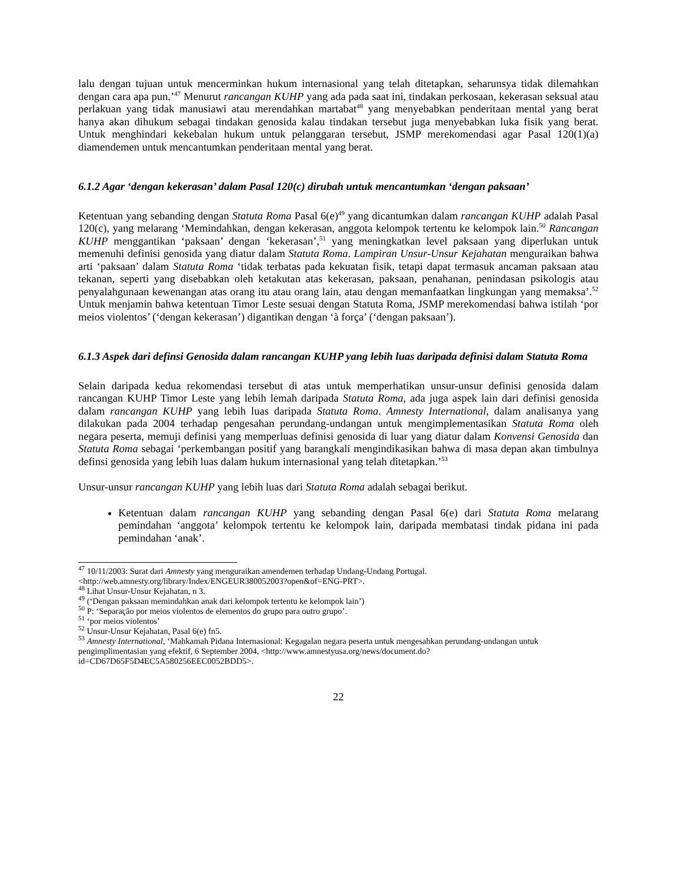lalu dengan tujuan untuk mencerminkan hukum internasional yang telah ditetapkan, seharunsya tidak dilemahkan dengan cara apa pun.’<sup>47</sup> Menurut rancangan KUHP yang ada pada saat ini, tindakan perkosaan, kekerasan seksual atau perlakuan yang tidak manusiawi atau merendahkan martabat<sup>48</sup> yang menyebabkan penderitaan mental yang berat hanya akan dihukum sebagai tindakan genosida kalau tindakan tersebut juga menyebabkan luka fisik yang berat. Untuk menghindari kekebalan hukum untuk pelanggaran tersebut, JSMP merekomendasi agar Pasal 120(1)(a) diamendemen untuk mencantumkan penderitaan mental yang berat.
6.1.2 Agar ‘dengan kekerasan’ dalam Pasal 120(c) dirubah untuk mencantumkan ‘dengan paksaan’
Ketentuan yang sebanding dengan Statuta Roma Pasal 6(e)<sup>49</sup> yang dicantumkan dalam rancangan KUHP adalah Pasal 120(c), yang melarang ‘Memindahkan, dengan kekerasan, anggota kelompok tertentu ke kelompok lain.<sup>50</sup> Rancangan KUHP menggantikan ‘paksaan’ dengan ‘kekerasan’,<sup>51</sup> yang meningkatkan level paksaan yang diperlukan untuk memenuhi definisi genosida yang diatur dalam Statuta Roma. Lampiran Unsur-Unsur Kejahatan menguraikan bahwa arti ‘paksaan’ dalam Statuta Roma ‘tidak terbatas pada kekuatan fisik, tetapi dapat termasuk ancaman paksaan atau tekanan, seperti yang disebabkan oleh ketakutan atas kekerasan, paksaan, penahanan, penindasan psikologis atau penyalahgunaan kewenangan atas orang itu atau orang lain, atau dengan memanfaatkan lingkungan yang memaksa’.<sup>52</sup> Untuk menjamin bahwa ketentuan Timor Leste sesuai dengan Statuta Roma, JSMP merekomendasi bahwa istilah ‘por meios violentos’ (‘dengan kekerasan’) digantikan dengan ‘à força’ (‘dengan paksaan’).
6.1.3 Aspek dari definsi Genosida dalam rancangan KUHP yang lebih luas daripada definisi dalam Statuta Roma
Selain daripada kedua rekomendasi tersebut di atas untuk memperhatikan unsur-unsur definisi genosida dalam rancangan KUHP Timor Leste yang lebih lemah daripada Statuta Roma, ada juga aspek lain dari definisi genosida dalam rancangan KUHP yang lebih luas daripada Statuta Roma. Amnesty International, dalam analisanya yang dilakukan pada 2004 terhadap pengesahan perundang-undangan untuk mengimplementasikan Statuta Roma oleh negara peserta, memuji definisi yang memperluas definisi genosida di luar yang diatur dalam Konvensi Genosida dan Statuta Roma sebagai ‘perkembangan positif yang barangkali mengindikasikan bahwa di masa depan akan timbulnya definsi genosida yang lebih luas dalam hukum internasional yang telah ditetapkan.’<sup>53</sup>
Unsur-unsur rancangan KUHP yang lebih luas dari Statuta Roma adalah sebagai berikut.
Ketentuan dalam rancangan KUHP yang sebanding dengan Pasal 6(e) dari Statuta Roma melarang pemindahan ‘anggota’ kelompok tertentu ke kelompok lain, daripada membatasi tindak pidana ini pada pemindahan ‘anak’.
<sup>47</sup> 10/11/2003: Surat dari Amnesty yang menguraikan amendemen terhadap Undang-Undang Portugal. <http://web.amnesty.org/library/Index/ENGEUR380052003?open&of=ENG-PRT>.
<sup>48</sup> Lihat Unsur-Unsur Kejahatan, n 3.
<sup>49</sup> (‘Dengan paksaan memindahkan anak dari kelompok tertentu ke kelompok lain’)
<sup>50</sup> P: ‘Separação por meios violentos de elementos do grupo para outro grupo’.
<sup>51</sup> ‘por meios violentos’
<sup>52</sup> Unsur-Unsur Kejahatan, Pasal 6(e) fn5.
<sup>53</sup> Amnesty International, ‘Mahkamah Pidana Internasional: Kegagalan negara peserta untuk mengesahkan perundang-undangan untuk pengimplimentasian yang efektif, 6 September 2004, <http://www.amnestyusa.org/news/document.do?id=CD67D65F5D4EC5A580256EEC0052BDD5>.
22